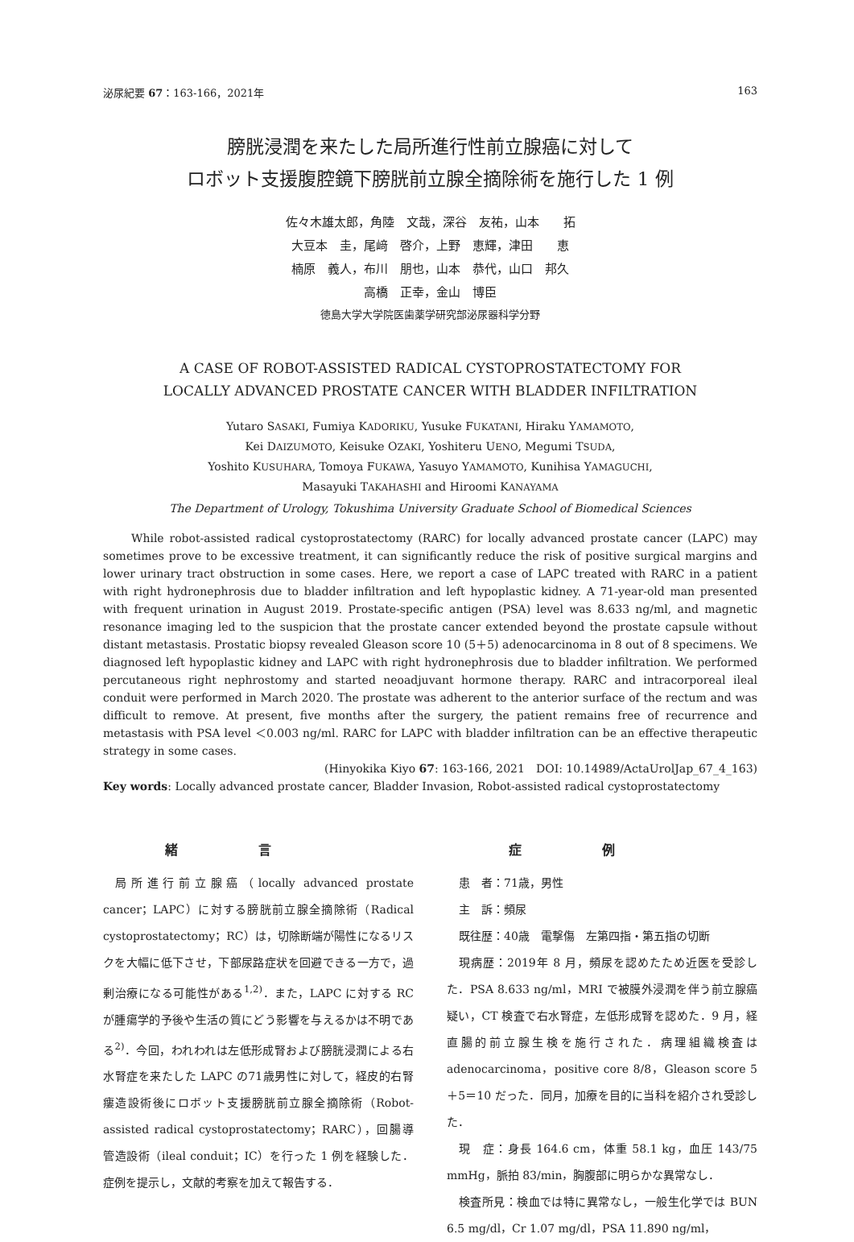泌尿紀要 67：163-166，2021年 163
膀胱浸潤を来たした局所進行性前立腺癌に対して
ロボット支援腹腔鏡下膀胱前立腺全摘除術を施行した 1 例
佐々木雄太郎，角陸　文哉，深谷　友祐，山本　　拓
大豆本　圭，尾﨑　啓介，上野　恵輝，津田　　恵
楠原　義人，布川　朋也，山本　恭代，山口　邦久
高橋　正幸，金山　博臣
徳島大学大学院医歯薬学研究部泌尿器科学分野
A CASE OF ROBOT-ASSISTED RADICAL CYSTOPROSTATECTOMY FOR
LOCALLY ADVANCED PROSTATE CANCER WITH BLADDER INFILTRATION
Yutaro SASAKI, Fumiya KADORIKU, Yusuke FUKATANI, Hiraku YAMAMOTO,
Kei DAIZUMOTO, Keisuke OZAKI, Yoshiteru UENO, Megumi TSUDA,
Yoshito KUSUHARA, Tomoya FUKAWA, Yasuyo YAMAMOTO, Kunihisa YAMAGUCHI,
Masayuki TAKAHASHI and Hiroomi KANAYAMA
The Department of Urology, Tokushima University Graduate School of Biomedical Sciences
While robot-assisted radical cystoprostatectomy (RARC) for locally advanced prostate cancer (LAPC) may sometimes prove to be excessive treatment, it can significantly reduce the risk of positive surgical margins and lower urinary tract obstruction in some cases. Here, we report a case of LAPC treated with RARC in a patient with right hydronephrosis due to bladder infiltration and left hypoplastic kidney. A 71-year-old man presented with frequent urination in August 2019. Prostate-specific antigen (PSA) level was 8.633 ng/ml, and magnetic resonance imaging led to the suspicion that the prostate cancer extended beyond the prostate capsule without distant metastasis. Prostatic biopsy revealed Gleason score 10 (5＋5) adenocarcinoma in 8 out of 8 specimens. We diagnosed left hypoplastic kidney and LAPC with right hydronephrosis due to bladder infiltration. We performed percutaneous right nephrostomy and started neoadjuvant hormone therapy. RARC and intracorporeal ileal conduit were performed in March 2020. The prostate was adherent to the anterior surface of the rectum and was difficult to remove. At present, five months after the surgery, the patient remains free of recurrence and metastasis with PSA level ＜0.003 ng/ml. RARC for LAPC with bladder infiltration can be an effective therapeutic strategy in some cases.
(Hinyokika Kiyo 67: 163-166, 2021　DOI: 10.14989/ActaUrolJap_67_4_163)
Key words: Locally advanced prostate cancer, Bladder Invasion, Robot-assisted radical cystoprostatectomy
緒言
局所進行前立腺癌（locally advanced prostate cancer；LAPC）に対する膀胱前立腺全摘除術（Radical cystoprostatectomy；RC）は，切除断端が陽性になるリスクを大幅に低下させ，下部尿路症状を回避できる一方で，過剰治療になる可能性がある<sup>1,2)</sup>．また，LAPC に対する RC が腫瘍学的予後や生活の質にどう影響を与えるかは不明である<sup>2)</sup>．今回，われわれは左低形成腎および膀胱浸潤による右水腎症を来たした LAPC の71歳男性に対して，経皮的右腎瘻造設術後にロボット支援膀胱前立腺全摘除術（Robot-assisted radical cystoprostatectomy；RARC），回腸導管造設術（ileal conduit；IC）を行った 1 例を経験した．症例を提示し，文献的考察を加えて報告する．
症例
患　者：71歳，男性
主　訴：頻尿
既往歴：40歳　電撃傷　左第四指・第五指の切断
現病歴：2019年 8 月，頻尿を認めたため近医を受診した．PSA 8.633 ng/ml，MRI で被膜外浸潤を伴う前立腺癌疑い，CT 検査で右水腎症，左低形成腎を認めた．9 月，経直腸的前立腺生検を施行された．病理組織検査は adenocarcinoma，positive core 8/8，Gleason score 5＋5＝10 だった．同月，加療を目的に当科を紹介され受診した．
現　症：身長 164.6 cm，体重 58.1 kg，血圧 143/75 mmHg，脈拍 83/min，胸腹部に明らかな異常なし．
検査所見：検血では特に異常なし，一般生化学では BUN 6.5 mg/dl，Cr 1.07 mg/dl，PSA 11.890 ng/ml，